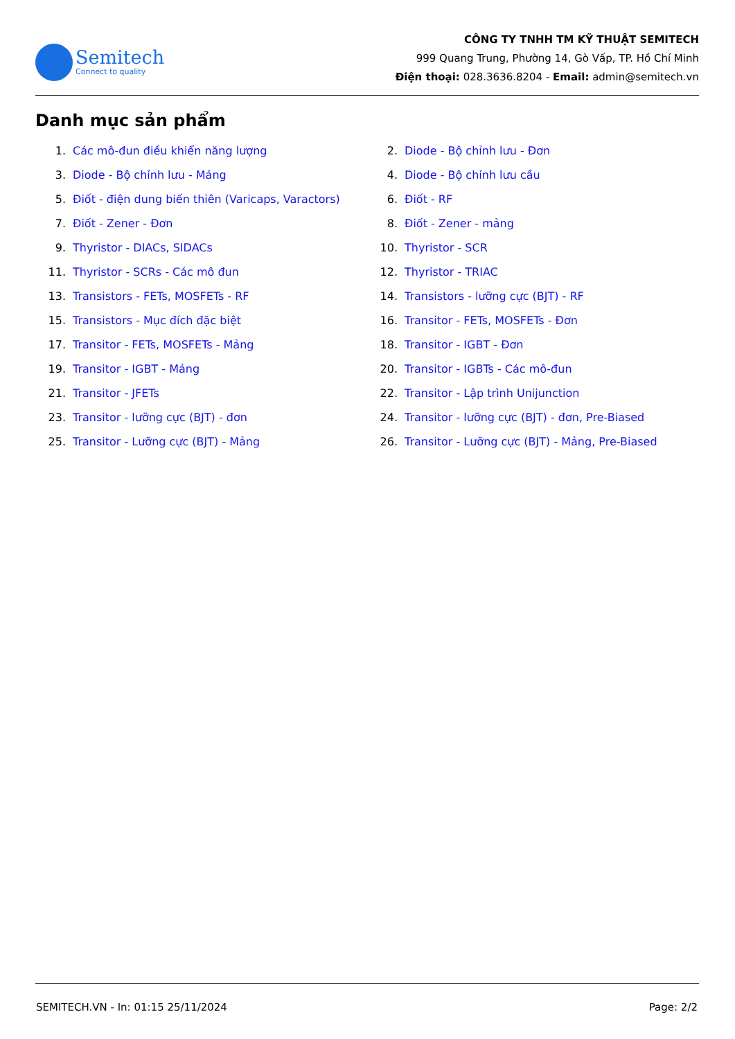Semitech
Connect to quality
CÔNG TY TNHH TM KỸ THUẬT SEMITECH
999 Quang Trung, Phường 14, Gò Vấp, TP. Hồ Chí Minh
Điện thoại: 028.3636.8204 - Email: admin@semitech.vn
Danh mục sản phẩm
1. Các mô-đun điều khiển năng lượng
2. Diode - Bộ chỉnh lưu - Đơn
3. Diode - Bộ chỉnh lưu - Mảng
4. Diode - Bộ chỉnh lưu cầu
5. Điốt - điện dung biến thiên (Varicaps, Varactors)
6. Điốt - RF
7. Điốt - Zener - Đơn
8. Điốt - Zener - mảng
9. Thyristor - DIACs, SIDACs
10. Thyristor - SCR
11. Thyristor - SCRs - Các mô đun
12. Thyristor - TRIAC
13. Transistors - FETs, MOSFETs - RF
14. Transistors - lưỡng cực (BJT) - RF
15. Transistors - Mục đích đặc biệt
16. Transitor - FETs, MOSFETs - Đơn
17. Transitor - FETs, MOSFETs - Mảng
18. Transitor - IGBT - Đơn
19. Transitor - IGBT - Mảng
20. Transitor - IGBTs - Các mô-đun
21. Transitor - JFETs
22. Transitor - Lập trình Unijunction
23. Transitor - lưỡng cực (BJT) - đơn
24. Transitor - lưỡng cực (BJT) - đơn, Pre-Biased
25. Transitor - Lưỡng cực (BJT) - Mảng
26. Transitor - Lưỡng cực (BJT) - Mảng, Pre-Biased
SEMITECH.VN - In: 01:15 25/11/2024 Page: 2/2